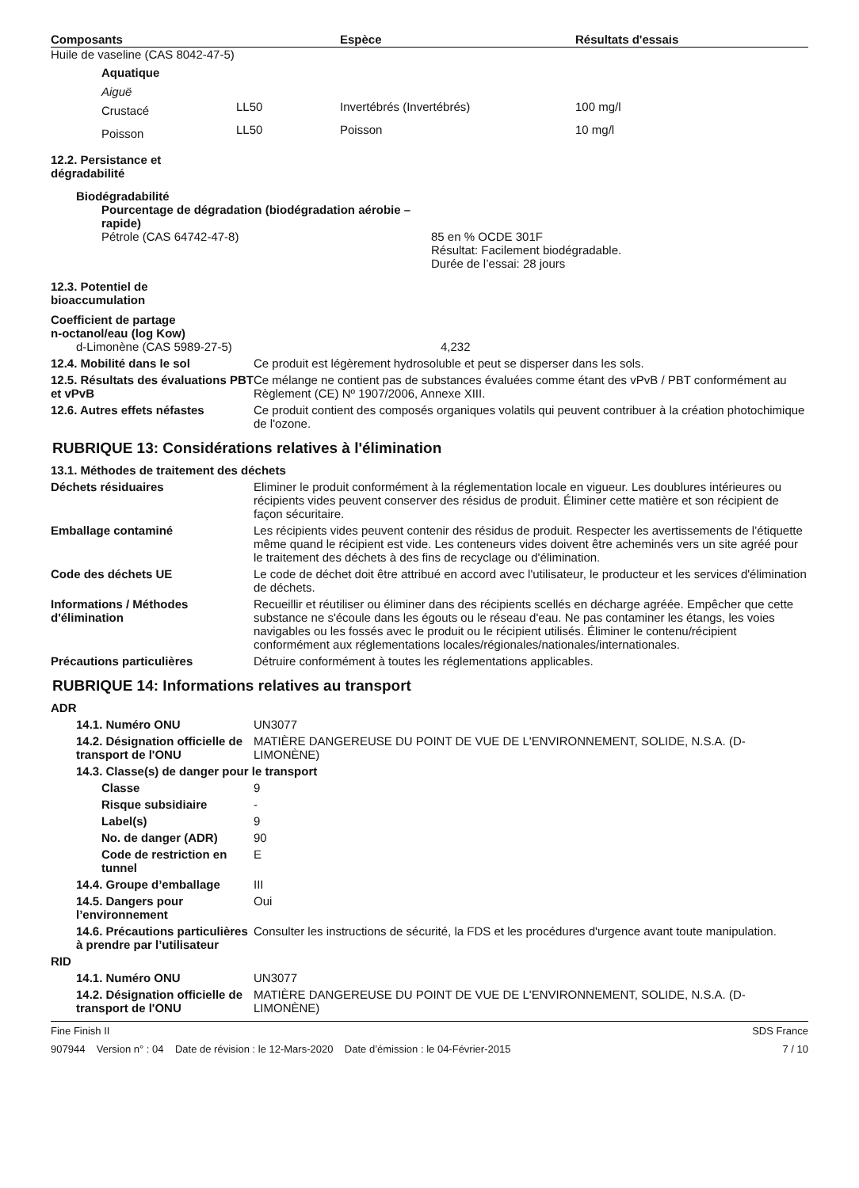| Composants | Espèce | Résultats d'essais |
| --- | --- | --- |
Huile de vaseline (CAS 8042-47-5)
| Aquatique | | | |
| Aiguë | | | |
| Crustacé | LL50 | Invertébrés (Invertébrés) | 100 mg/l |
| Poisson | LL50 | Poisson | 10 mg/l |
12.2. Persistance et
dégradabilité
Biodégradabilité
Pourcentage de dégradation (biodégradation aérobie –
rapide)
Pétrole (CAS 64742-47-8) 85 en % OCDE 301F
Résultat: Facilement biodégradable.
Durée de l’essai: 28 jours
12.3. Potentiel de
bioaccumulation
Coefficient de partage
n-octanol/eau (log Kow)
d-Limonène (CAS 5989-27-5) 4,232
12.4. Mobilité dans le sol Ce produit est légèrement hydrosoluble et peut se disperser dans les sols.
12.5. Résultats des évaluations PBT et vPvB
Ce mélange ne contient pas de substances évaluées comme étant des vPvB / PBT conformément au Règlement (CE) Nº 1907/2006, Annexe XIII.
12.6. Autres effets néfastes Ce produit contient des composés organiques volatils qui peuvent contribuer à la création photochimique de l'ozone.
RUBRIQUE 13: Considérations relatives à l'élimination
13.1. Méthodes de traitement des déchets
Déchets résiduaires Eliminer le produit conformément à la réglementation locale en vigueur. Les doublures intérieures ou récipients vides peuvent conserver des résidus de produit. Éliminer cette matière et son récipient de façon sécuritaire.
Emballage contaminé Les récipients vides peuvent contenir des résidus de produit. Respecter les avertissements de l’étiquette même quand le récipient est vide. Les conteneurs vides doivent être acheminés vers un site agréé pour le traitement des déchets à des fins de recyclage ou d'élimination.
Code des déchets UE Le code de déchet doit être attribué en accord avec l'utilisateur, le producteur et les services d'élimination de déchets.
Informations / Méthodes d'élimination
Recueillir et réutiliser ou éliminer dans des récipients scellés en décharge agréée. Empêcher que cette substance ne s'écoule dans les égouts ou le réseau d'eau. Ne pas contaminer les étangs, les voies navigables ou les fossés avec le produit ou le récipient utilisés. Éliminer le contenu/récipient conformément aux réglementations locales/régionales/nationales/internationales.
Précautions particulières Détruire conformément à toutes les réglementations applicables.
RUBRIQUE 14: Informations relatives au transport
ADR
14.1. Numéro ONU UN3077
14.2. Désignation officielle de transport de l'ONU
MATIÈRE DANGEREUSE DU POINT DE VUE DE L'ENVIRONNEMENT, SOLIDE, N.S.A. (D-LIMONÈNE)
14.3. Classe(s) de danger pour le transport
Classe 9
Risque subsidiaire -
Label(s) 9
No. de danger (ADR) 90
Code de restriction en tunnel
E
14.4. Groupe d’emballage III
14.5. Dangers pour l’environnement
Oui
14.6. Précautions particulières à prendre par l’utilisateur
Consulter les instructions de sécurité, la FDS et les procédures d'urgence avant toute manipulation.
RID
14.1. Numéro ONU UN3077
14.2. Désignation officielle de transport de l'ONU
MATIÈRE DANGEREUSE DU POINT DE VUE DE L'ENVIRONNEMENT, SOLIDE, N.S.A. (D-LIMONÈNE)
Fine Finish II SDS France
907944 Version n° : 04 Date de révision : le 12-Mars-2020 Date d’émission : le 04-Février-2015 7 / 10